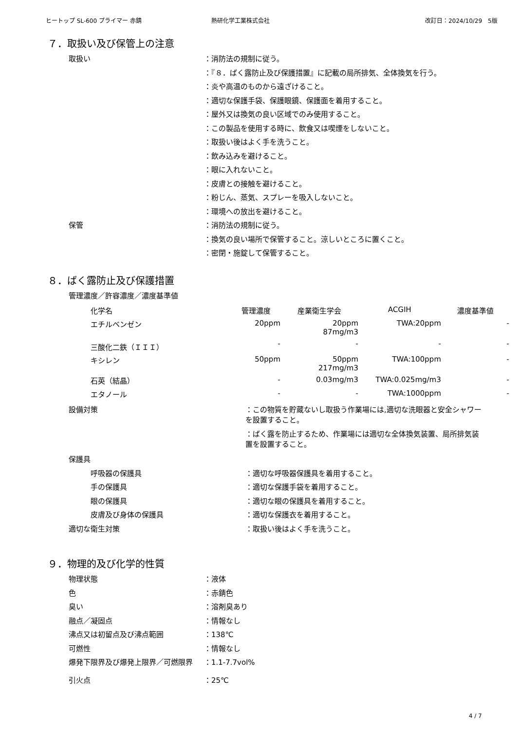ヒートップ SL-600 プライマー 赤錆 熱研化学工業株式会社 改訂日：2024/10/29　5版
７．取扱い及び保管上の注意
取扱い ：消防法の規制に従う。
：『８．ばく露防止及び保護措置』に記載の局所排気、全体換気を行う。
：炎や高温のものから遠ざけること。
：適切な保護手袋、保護眼鏡、保護面を着用すること。
：屋外又は換気の良い区域でのみ使用すること。
：この製品を使用する時に、飲食又は喫煙をしないこと。
：取扱い後はよく手を洗うこと。
：飲み込みを避けること。
：眼に入れないこと。
：皮膚との接触を避けること。
：粉じん、蒸気、スプレーを吸入しないこと。
：環境への放出を避けること。
保管 ：消防法の規制に従う。
：換気の良い場所で保管すること。涼しいところに置くこと。
：密閉・施錠して保管すること。
８．ばく露防止及び保護措置
管理濃度／許容濃度／濃度基準値
| 化学名 | 管理濃度 | 産業衛生学会 | ACGIH | 濃度基準値 |
| --- | --- | --- | --- | --- |
| エチルベンゼン | 20ppm | 20ppm 87mg/m3 | TWA:20ppm | - |
| 三酸化二鉄（ＩＩＩ） | - | - | - | - |
| キシレン | 50ppm | 50ppm 217mg/m3 | TWA:100ppm | - |
| 石英（結晶） | - | 0.03mg/m3 | TWA:0.025mg/m3 | - |
| エタノール | - | - | TWA:1000ppm | - |
設備対策 ：この物質を貯蔵ないし取扱う作業場には,適切な洗眼器と安全シャワーを設置すること。
：ばく露を防止するため、作業場には適切な全体換気装置、局所排気装置を設置すること。
保護具
呼吸器の保護具 ：適切な呼吸器保護具を着用すること。
手の保護具 ：適切な保護手袋を着用すること。
眼の保護具 ：適切な眼の保護具を着用すること。
皮膚及び身体の保護具 ：適切な保護衣を着用すること。
適切な衛生対策 ：取扱い後はよく手を洗うこと。
９．物理的及び化学的性質
物理状態 ：液体
色 ：赤錆色
臭い ：溶剤臭あり
融点／凝固点 ：情報なし
沸点又は初留点及び沸点範囲 ：138℃
可燃性 ：情報なし
爆発下限界及び爆発上限界／可燃限界 ：1.1-7.7vol%
引火点 ：25℃
4 / 7